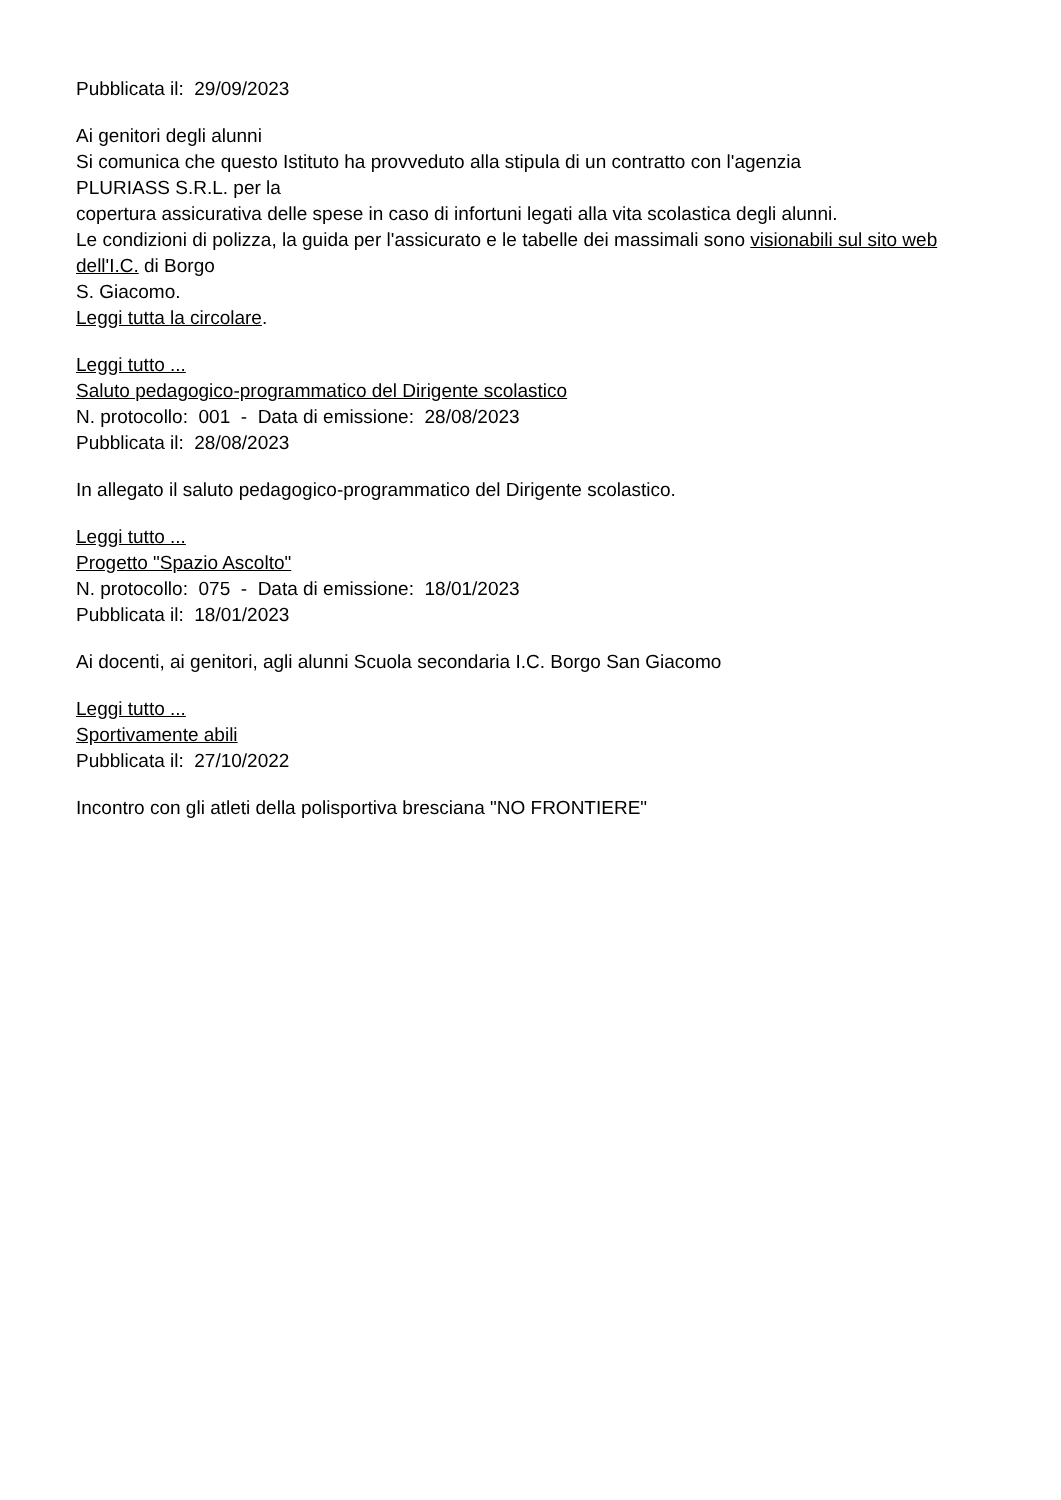Pubblicata il: 29/09/2023
Ai genitori degli alunni
Si comunica che questo Istituto ha provveduto alla stipula di un contratto con l'agenzia
PLURIASS S.R.L. per la
copertura assicurativa delle spese in caso di infortuni legati alla vita scolastica degli alunni.
Le condizioni di polizza, la guida per l'assicurato e le tabelle dei massimali sono visionabili sul sito web dell'I.C. di Borgo
S. Giacomo.
Leggi tutta la circolare.
Leggi tutto ...
Saluto pedagogico-programmatico del Dirigente scolastico
N. protocollo: 001 - Data di emissione: 28/08/2023
Pubblicata il: 28/08/2023
In allegato il saluto pedagogico-programmatico del Dirigente scolastico.
Leggi tutto ...
Progetto "Spazio Ascolto"
N. protocollo: 075 - Data di emissione: 18/01/2023
Pubblicata il: 18/01/2023
Ai docenti, ai genitori, agli alunni Scuola secondaria I.C. Borgo San Giacomo
Leggi tutto ...
Sportivamente abili
Pubblicata il: 27/10/2022
Incontro con gli atleti della polisportiva bresciana "NO FRONTIERE"